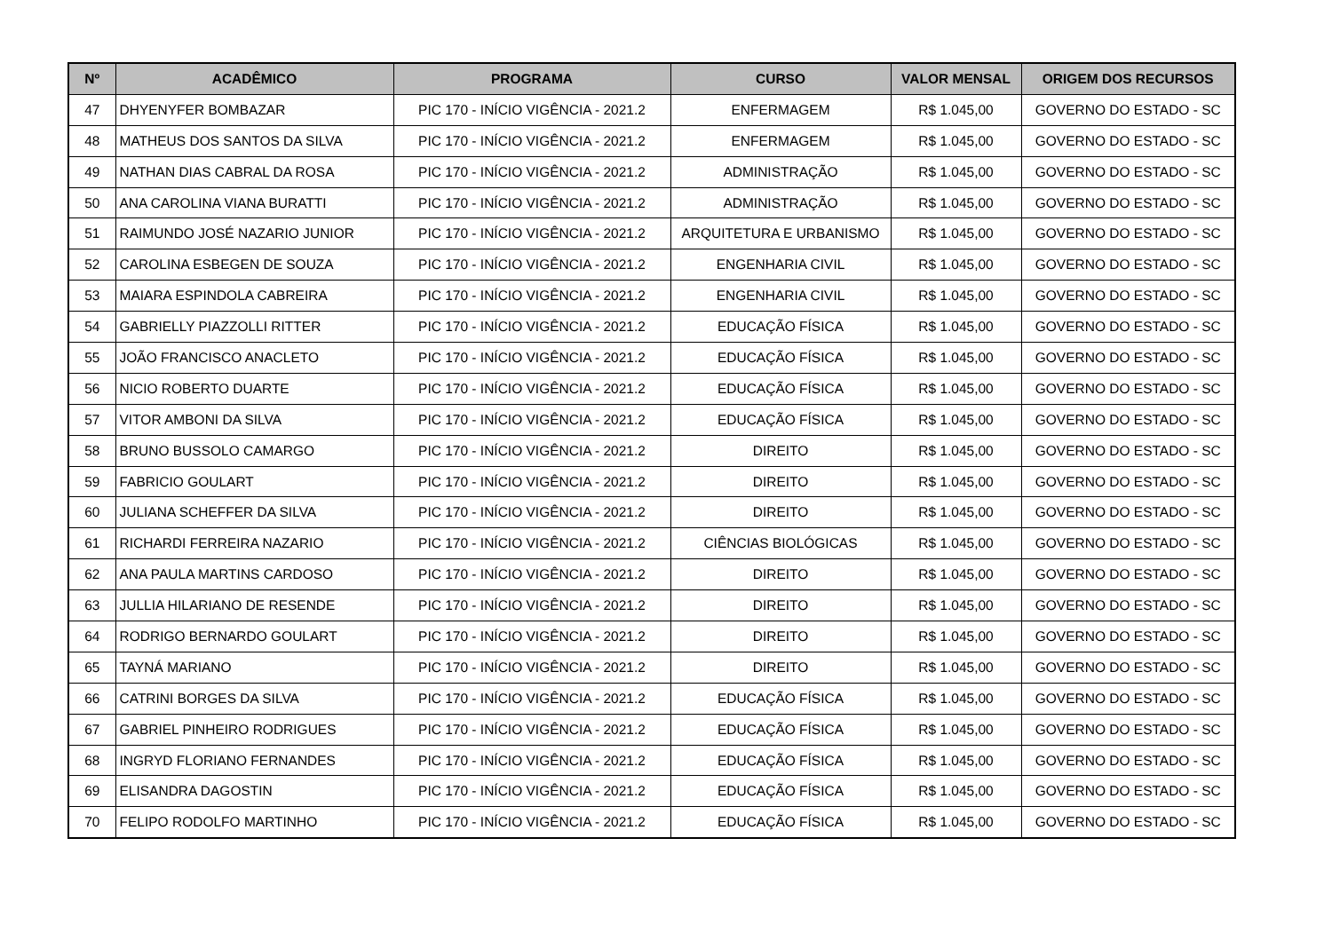| Nº | ACADÊMICO | PROGRAMA | CURSO | VALOR MENSAL | ORIGEM DOS RECURSOS |
| --- | --- | --- | --- | --- | --- |
| 47 | DHYENYFER BOMBAZAR | PIC 170 - INÍCIO VIGÊNCIA - 2021.2 | ENFERMAGEM | R$ 1.045,00 | GOVERNO DO ESTADO - SC |
| 48 | MATHEUS DOS SANTOS DA SILVA | PIC 170 - INÍCIO VIGÊNCIA - 2021.2 | ENFERMAGEM | R$ 1.045,00 | GOVERNO DO ESTADO - SC |
| 49 | NATHAN DIAS CABRAL DA ROSA | PIC 170 - INÍCIO VIGÊNCIA - 2021.2 | ADMINISTRAÇÃO | R$ 1.045,00 | GOVERNO DO ESTADO - SC |
| 50 | ANA CAROLINA VIANA BURATTI | PIC 170 - INÍCIO VIGÊNCIA - 2021.2 | ADMINISTRAÇÃO | R$ 1.045,00 | GOVERNO DO ESTADO - SC |
| 51 | RAIMUNDO JOSÉ NAZARIO JUNIOR | PIC 170 - INÍCIO VIGÊNCIA - 2021.2 | ARQUITETURA E URBANISMO | R$ 1.045,00 | GOVERNO DO ESTADO - SC |
| 52 | CAROLINA ESBEGEN DE SOUZA | PIC 170 - INÍCIO VIGÊNCIA - 2021.2 | ENGENHARIA CIVIL | R$ 1.045,00 | GOVERNO DO ESTADO - SC |
| 53 | MAIARA ESPINDOLA CABREIRA | PIC 170 - INÍCIO VIGÊNCIA - 2021.2 | ENGENHARIA CIVIL | R$ 1.045,00 | GOVERNO DO ESTADO - SC |
| 54 | GABRIELLY PIAZZOLLI RITTER | PIC 170 - INÍCIO VIGÊNCIA - 2021.2 | EDUCAÇÃO FÍSICA | R$ 1.045,00 | GOVERNO DO ESTADO - SC |
| 55 | JOÃO FRANCISCO ANACLETO | PIC 170 - INÍCIO VIGÊNCIA - 2021.2 | EDUCAÇÃO FÍSICA | R$ 1.045,00 | GOVERNO DO ESTADO - SC |
| 56 | NICIO ROBERTO DUARTE | PIC 170 - INÍCIO VIGÊNCIA - 2021.2 | EDUCAÇÃO FÍSICA | R$ 1.045,00 | GOVERNO DO ESTADO - SC |
| 57 | VITOR AMBONI DA SILVA | PIC 170 - INÍCIO VIGÊNCIA - 2021.2 | EDUCAÇÃO FÍSICA | R$ 1.045,00 | GOVERNO DO ESTADO - SC |
| 58 | BRUNO BUSSOLO CAMARGO | PIC 170 - INÍCIO VIGÊNCIA - 2021.2 | DIREITO | R$ 1.045,00 | GOVERNO DO ESTADO - SC |
| 59 | FABRICIO GOULART | PIC 170 - INÍCIO VIGÊNCIA - 2021.2 | DIREITO | R$ 1.045,00 | GOVERNO DO ESTADO - SC |
| 60 | JULIANA SCHEFFER DA SILVA | PIC 170 - INÍCIO VIGÊNCIA - 2021.2 | DIREITO | R$ 1.045,00 | GOVERNO DO ESTADO - SC |
| 61 | RICHARDI FERREIRA NAZARIO | PIC 170 - INÍCIO VIGÊNCIA - 2021.2 | CIÊNCIAS BIOLÓGICAS | R$ 1.045,00 | GOVERNO DO ESTADO - SC |
| 62 | ANA PAULA MARTINS CARDOSO | PIC 170 - INÍCIO VIGÊNCIA - 2021.2 | DIREITO | R$ 1.045,00 | GOVERNO DO ESTADO - SC |
| 63 | JULLIA HILARIANO DE RESENDE | PIC 170 - INÍCIO VIGÊNCIA - 2021.2 | DIREITO | R$ 1.045,00 | GOVERNO DO ESTADO - SC |
| 64 | RODRIGO BERNARDO GOULART | PIC 170 - INÍCIO VIGÊNCIA - 2021.2 | DIREITO | R$ 1.045,00 | GOVERNO DO ESTADO - SC |
| 65 | TAYNÁ MARIANO | PIC 170 - INÍCIO VIGÊNCIA - 2021.2 | DIREITO | R$ 1.045,00 | GOVERNO DO ESTADO - SC |
| 66 | CATRINI BORGES DA SILVA | PIC 170 - INÍCIO VIGÊNCIA - 2021.2 | EDUCAÇÃO FÍSICA | R$ 1.045,00 | GOVERNO DO ESTADO - SC |
| 67 | GABRIEL PINHEIRO RODRIGUES | PIC 170 - INÍCIO VIGÊNCIA - 2021.2 | EDUCAÇÃO FÍSICA | R$ 1.045,00 | GOVERNO DO ESTADO - SC |
| 68 | INGRYD FLORIANO FERNANDES | PIC 170 - INÍCIO VIGÊNCIA - 2021.2 | EDUCAÇÃO FÍSICA | R$ 1.045,00 | GOVERNO DO ESTADO - SC |
| 69 | ELISANDRA DAGOSTIN | PIC 170 - INÍCIO VIGÊNCIA - 2021.2 | EDUCAÇÃO FÍSICA | R$ 1.045,00 | GOVERNO DO ESTADO - SC |
| 70 | FELIPO RODOLFO MARTINHO | PIC 170 - INÍCIO VIGÊNCIA - 2021.2 | EDUCAÇÃO FÍSICA | R$ 1.045,00 | GOVERNO DO ESTADO - SC |